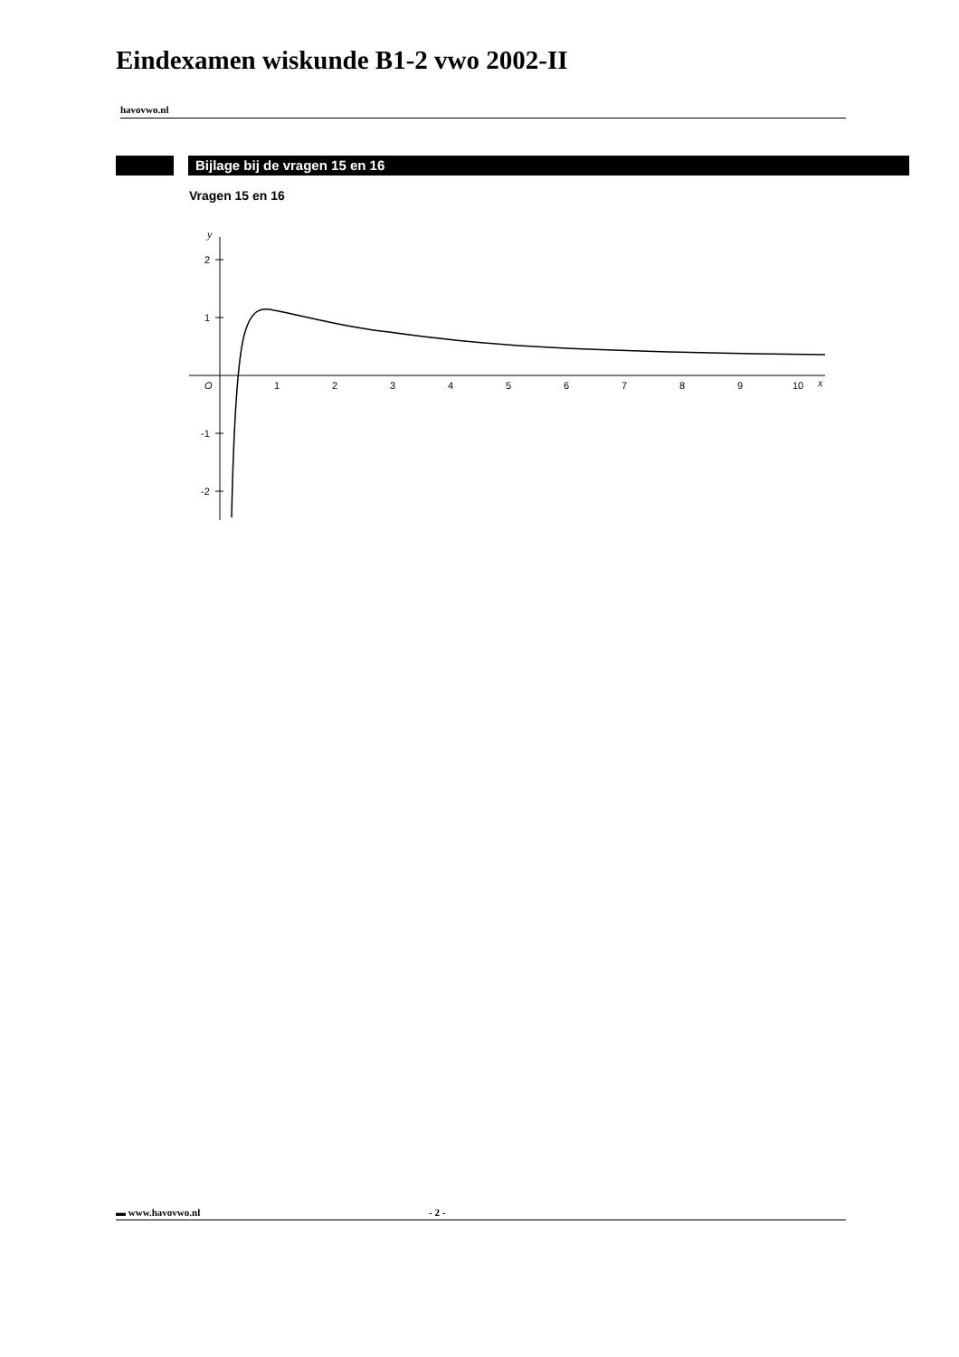Eindexamen wiskunde B1-2 vwo 2002-II
havovwo.nl
Bijlage bij de vragen 15 en 16
Vragen 15 en 16
y
2
1
-1
-2
O
1
2
3
4
5
6
7
8
9
10
x
▬ www.havovwo.nl - 2 -